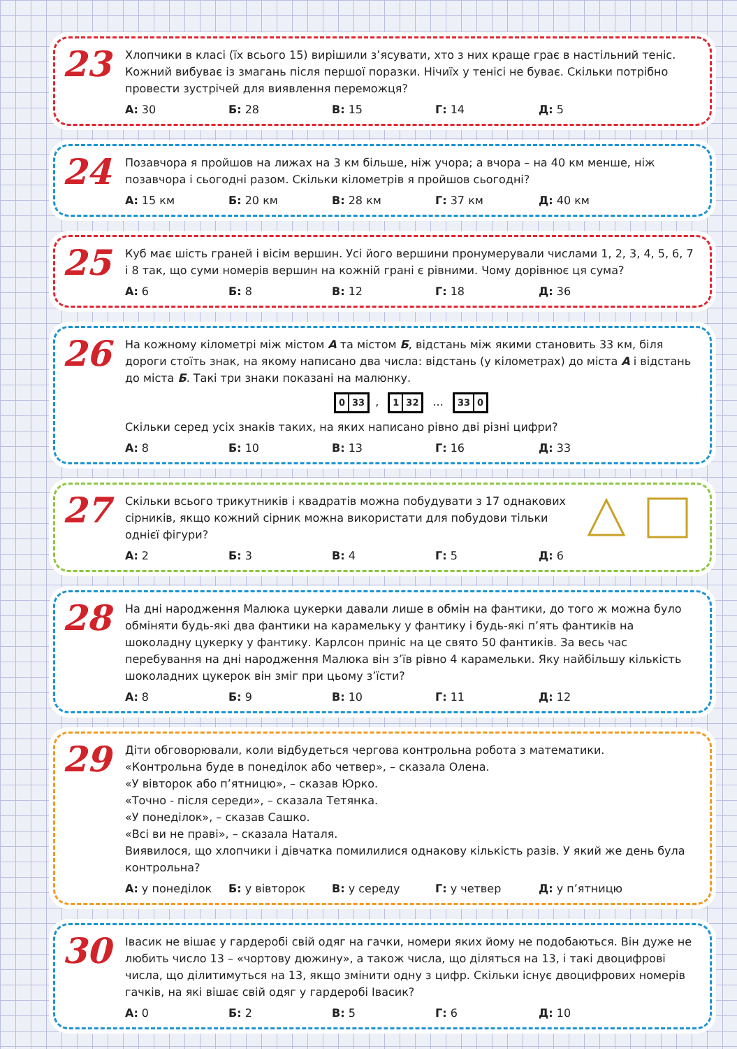23
Хлопчики в класі (їх всього 15) вирішили з’ясувати, хто з них краще грає в настільний теніс. Кожний вибуває із змагань після першої поразки. Нічиїх у тенісі не буває. Скільки потрібно провести зустрічей для виявлення переможця?
А: 30 Б: 28 В: 15 Г: 14 Д: 5
24
Позавчора я пройшов на лижах на 3 км більше, ніж учора; а вчора – на 40 км менше, ніж позавчора і сьогодні разом. Скільки кілометрів я пройшов сьогодні?
А: 15 км Б: 20 км В: 28 км Г: 37 км Д: 40 км
25
Куб має шість граней і вісім вершин. Усі його вершини пронумерували числами 1, 2, 3, 4, 5, 6, 7 і 8 так, що суми номерів вершин на кожній грані є рівними. Чому дорівнює ця сума?
А: 6 Б: 8 В: 12 Г: 18 Д: 36
26
На кожному кілометрі між містом А та містом Б, відстань між якими становить 33 км, біля дороги стоїть знак, на якому написано два числа: відстань (у кілометрах) до міста А і відстань до міста Б. Такі три знаки показані на малюнку.
0 33, 1 32 ... 33 0
Скільки серед усіх знаків таких, на яких написано рівно дві різні цифри?
А: 8 Б: 10 В: 13 Г: 16 Д: 33
27
Скільки всього трикутників і квадратів можна побудувати з 17 однакових сірників, якщо кожний сірник можна використати для побудови тільки однієї фігури?
А: 2 Б: 3 В: 4 Г: 5 Д: 6
28
На дні народження Малюка цукерки давали лише в обмін на фантики, до того ж можна було обміняти будь-які два фантики на карамельку у фантику і будь-які п’ять фантиків на шоколадну цукерку у фантику. Карлсон приніс на це свято 50 фантиків. За весь час перебування на дні народження Малюка він з’їв рівно 4 карамельки. Яку найбільшу кількість шоколадних цукерок він зміг при цьому з’їсти?
А: 8 Б: 9 В: 10 Г: 11 Д: 12
29
Діти обговорювали, коли відбудеться чергова контрольна робота з математики.
«Контрольна буде в понеділок або четвер», – сказала Олена.
«У вівторок або п’ятницю», – сказав Юрко.
«Точно - після середи», – сказала Тетянка.
«У понеділок», – сказав Сашко.
«Всі ви не праві», – сказала Наталя.
Виявилося, що хлопчики і дівчатка помилилися однакову кількість разів. У який же день була контрольна?
А: у понеділок Б: у вівторок В: у середу Г: у четвер Д: у п’ятницю
30
Івасик не вішає у гардеробі свій одяг на гачки, номери яких йому не подобаються. Він дуже не любить число 13 – «чортову дюжину», а також числа, що діляться на 13, і такі двоцифрові числа, що ділитимуться на 13, якщо змінити одну з цифр. Скільки існує двоцифрових номерів гачків, на які вішає свій одяг у гардеробі Івасик?
А: 0 Б: 2 В: 5 Г: 6 Д: 10